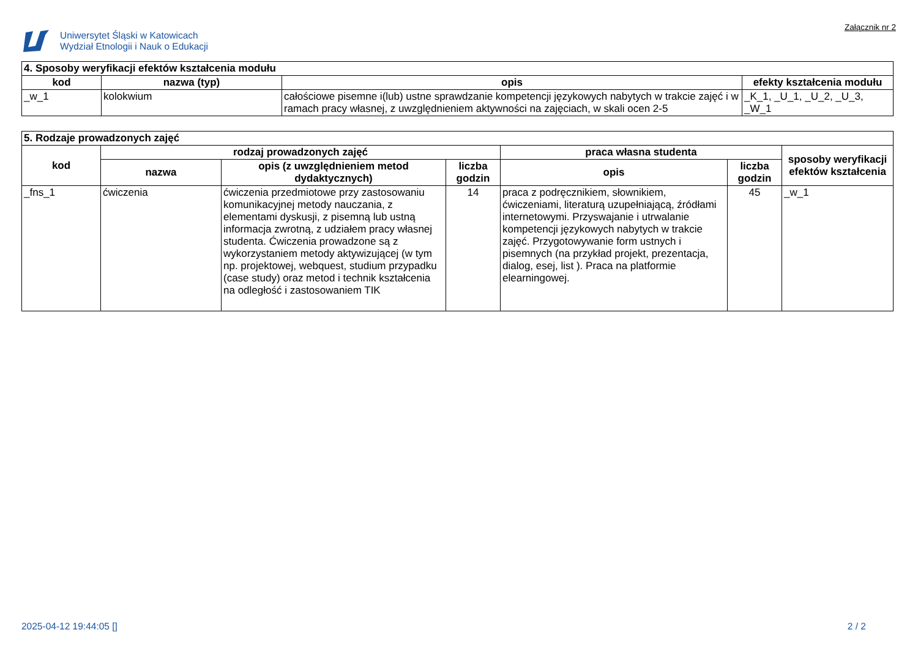Uniwersytet Śląski w Katowicach
Wydział Etnologii i Nauk o Edukacji
Załącznik nr 2
| 4. Sposoby weryfikacji efektów kształcenia modułu | | | |
| kod | nazwa (typ) | opis | efekty kształcenia modułu |
| _w_1 | kolokwium | całościowe pisemne i(lub) ustne sprawdzanie kompetencji językowych nabytych w trakcie zajęć i w ramach pracy własnej, z uwzględnieniem aktywności na zajęciach, w skali ocen 2-5 | _K_1, _U_1, _U_2, _U_3, _W_1 |
| 5. Rodzaje prowadzonych zajęć | | | | | | |
| kod | rodzaj prowadzonych zajęć | | | praca własna studenta | | sposoby weryfikacji efektów kształcenia |
| | nazwa | opis (z uwzględnieniem metod dydaktycznych) | liczba godzin | opis | liczba godzin | |
| _fns_1 | ćwiczenia | ćwiczenia przedmiotowe przy zastosowaniu komunikacyjnej metody nauczania, z elementami dyskusji, z pisemną lub ustną informacja zwrotną, z udziałem pracy własnej studenta. Ćwiczenia prowadzone są z wykorzystaniem metody aktywizującej (w tym np. projektowej, webquest, studium przypadku (case study) oraz metod i technik kształcenia na odległość i zastosowaniem TIK | 14 | praca z podręcznikiem, słownikiem, ćwiczeniami, literaturą uzupełniającą, źródłami internetowymi. Przyswajanie i utrwalanie kompetencji językowych nabytych w trakcie zajęć. Przygotowywanie form ustnych i pisemnych (na przykład projekt, prezentacja, dialog, esej, list ). Praca na platformie elearningowej. | 45 | _w_1 |
2025-04-12 19:44:05 [] 2 / 2